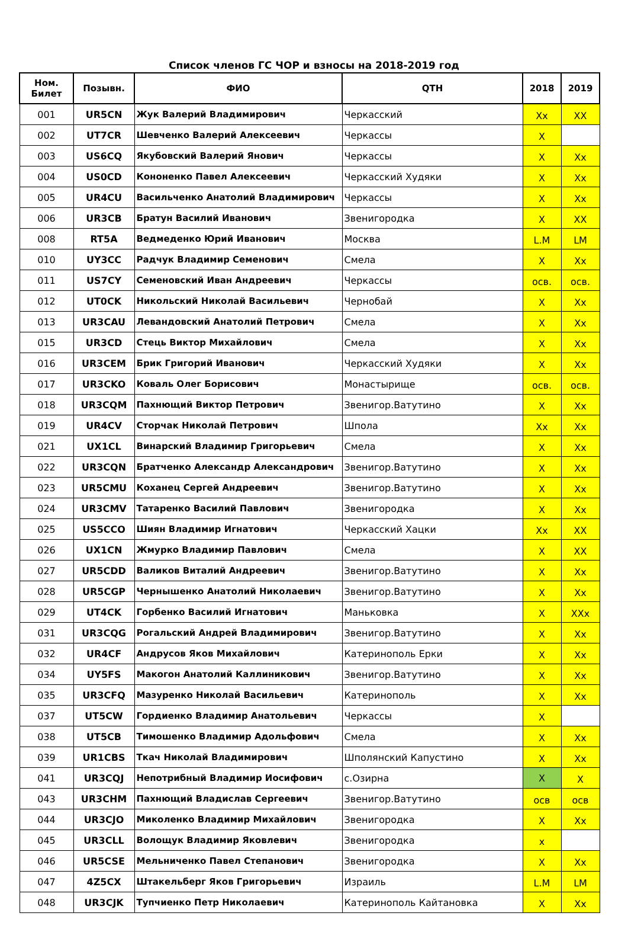Список членов ГС ЧОР и взносы на 2018-2019 год
| Ном. Билет | Позывн. | ФИО | QTH | 2018 | 2019 |
| --- | --- | --- | --- | --- | --- |
| 001 | UR5CN | Жук Валерий Владимирович | Черкасский | Xx | XX |
| 002 | UT7CR | Шевченко Валерий Алексеевич | Черкассы | X | |
| 003 | US6CQ | Якубовский Валерий Янович | Черкассы | X | Xx |
| 004 | US0CD | Кононенко Павел Алексеевич | Черкасский Худяки | X | Xx |
| 005 | UR4CU | Васильченко Анатолий Владимирович | Черкассы | X | Xx |
| 006 | UR3CB | Братун Василий Иванович | Звенигородка | X | XX |
| 008 | RT5A | Ведмеденко Юрий Иванович | Москва | L.M | LM |
| 010 | UY3CC | Радчук Владимир Семенович | Смела | X | Xx |
| 011 | US7CY | Семеновский Иван Андреевич | Черкассы | осв. | осв. |
| 012 | UT0CK | Никольский Николай Васильевич | Чернобай | X | Xx |
| 013 | UR3CAU | Левандовский Анатолий Петрович | Смела | X | Xx |
| 015 | UR3CD | Стець Виктор Михайлович | Смела | X | Xx |
| 016 | UR3CEM | Брик Григорий Иванович | Черкасский Худяки | X | Xx |
| 017 | UR3CKO | Коваль Олег Борисович | Монастырище | осв. | осв. |
| 018 | UR3CQM | Пахнющий Виктор Петрович | Звенигор.Ватутино | X | Xx |
| 019 | UR4CV | Сторчак Николай Петрович | Шпола | Xx | Xx |
| 021 | UX1CL | Винарский Владимир Григорьевич | Смела | X | Xx |
| 022 | UR3CQN | Братченко Александр Александрович | Звенигор.Ватутино | X | Xx |
| 023 | UR5CMU | Коханец Сергей Андреевич | Звенигор.Ватутино | X | Xx |
| 024 | UR3CMV | Татаренко Василий Павлович | Звенигородка | X | Xx |
| 025 | US5CCO | Шиян Владимир Игнатович | Черкасский Хацки | Xx | XX |
| 026 | UX1CN | Жмурко Владимир Павлович | Смела | X | XX |
| 027 | UR5CDD | Валиков Виталий Андреевич | Звенигор.Ватутино | X | Xx |
| 028 | UR5CGP | Чернышенко Анатолий Николаевич | Звенигор.Ватутино | X | Xx |
| 029 | UT4CK | Горбенко Василий Игнатович | Маньковка | X | XXx |
| 031 | UR3CQG | Рогальский Андрей Владимирович | Звенигор.Ватутино | X | Xx |
| 032 | UR4CF | Андрусов Яков Михайлович | Катеринополь Ерки | X | Xx |
| 034 | UY5FS | Макогон Анатолий Каллиникович | Звенигор.Ватутино | X | Xx |
| 035 | UR3CFQ | Мазуренко Николай Васильевич | Катеринополь | X | Xx |
| 037 | UT5CW | Гордиенко Владимир Анатольевич | Черкассы | X | |
| 038 | UT5CB | Тимошенко Владимир Адольфович | Смела | X | Xx |
| 039 | UR1CBS | Ткач Николай Владимирович | Шполянский Капустино | X | Xx |
| 041 | UR3CQJ | Непотрибный Владимир Иосифович | с.Озирна | X | X |
| 043 | UR3CHM | Пахнющий Владислав Сергеевич | Звенигор.Ватутино | осв | осв |
| 044 | UR3CJO | Миколенко Владимир Михайлович | Звенигородка | X | Xx |
| 045 | UR3CLL | Волощук Владимир Яковлевич | Звенигородка | x | |
| 046 | UR5CSE | Мельниченко Павел Степанович | Звенигородка | X | Xx |
| 047 | 4Z5CX | Штакельберг Яков Григорьевич | Израиль | L.M | LM |
| 048 | UR3CJK | Тупчиенко Петр Николаевич | Катеринополь Кайтановка | X | Xx |